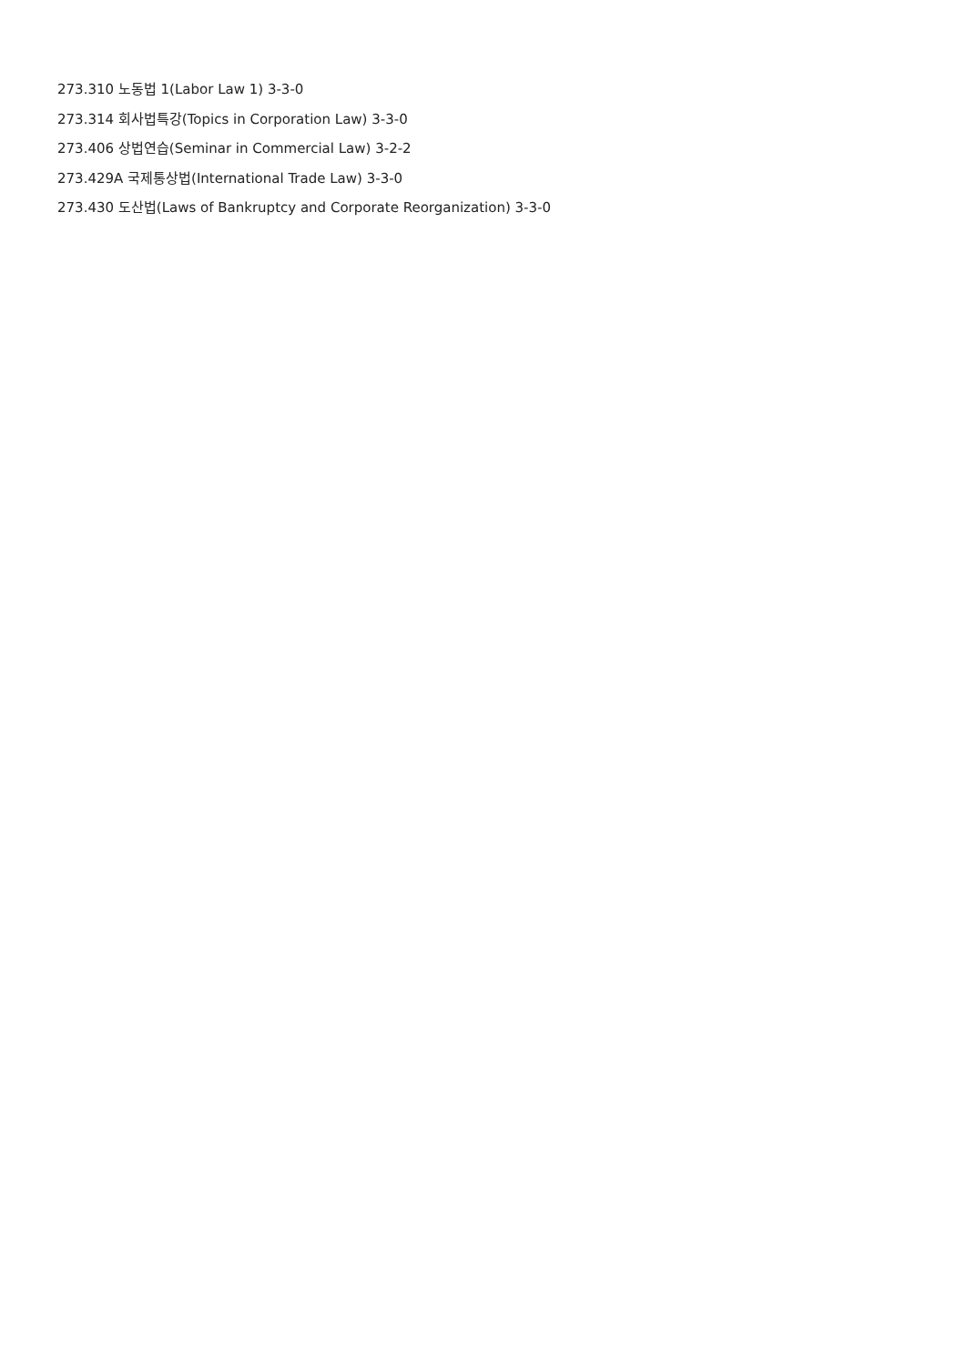273.310 노동법 1(Labor Law 1) 3-3-0
273.314 회사법특강(Topics in Corporation Law) 3-3-0
273.406 상법연습(Seminar in Commercial Law) 3-2-2
273.429A 국제통상법(International Trade Law) 3-3-0
273.430 도산법(Laws of Bankruptcy and Corporate Reorganization) 3-3-0